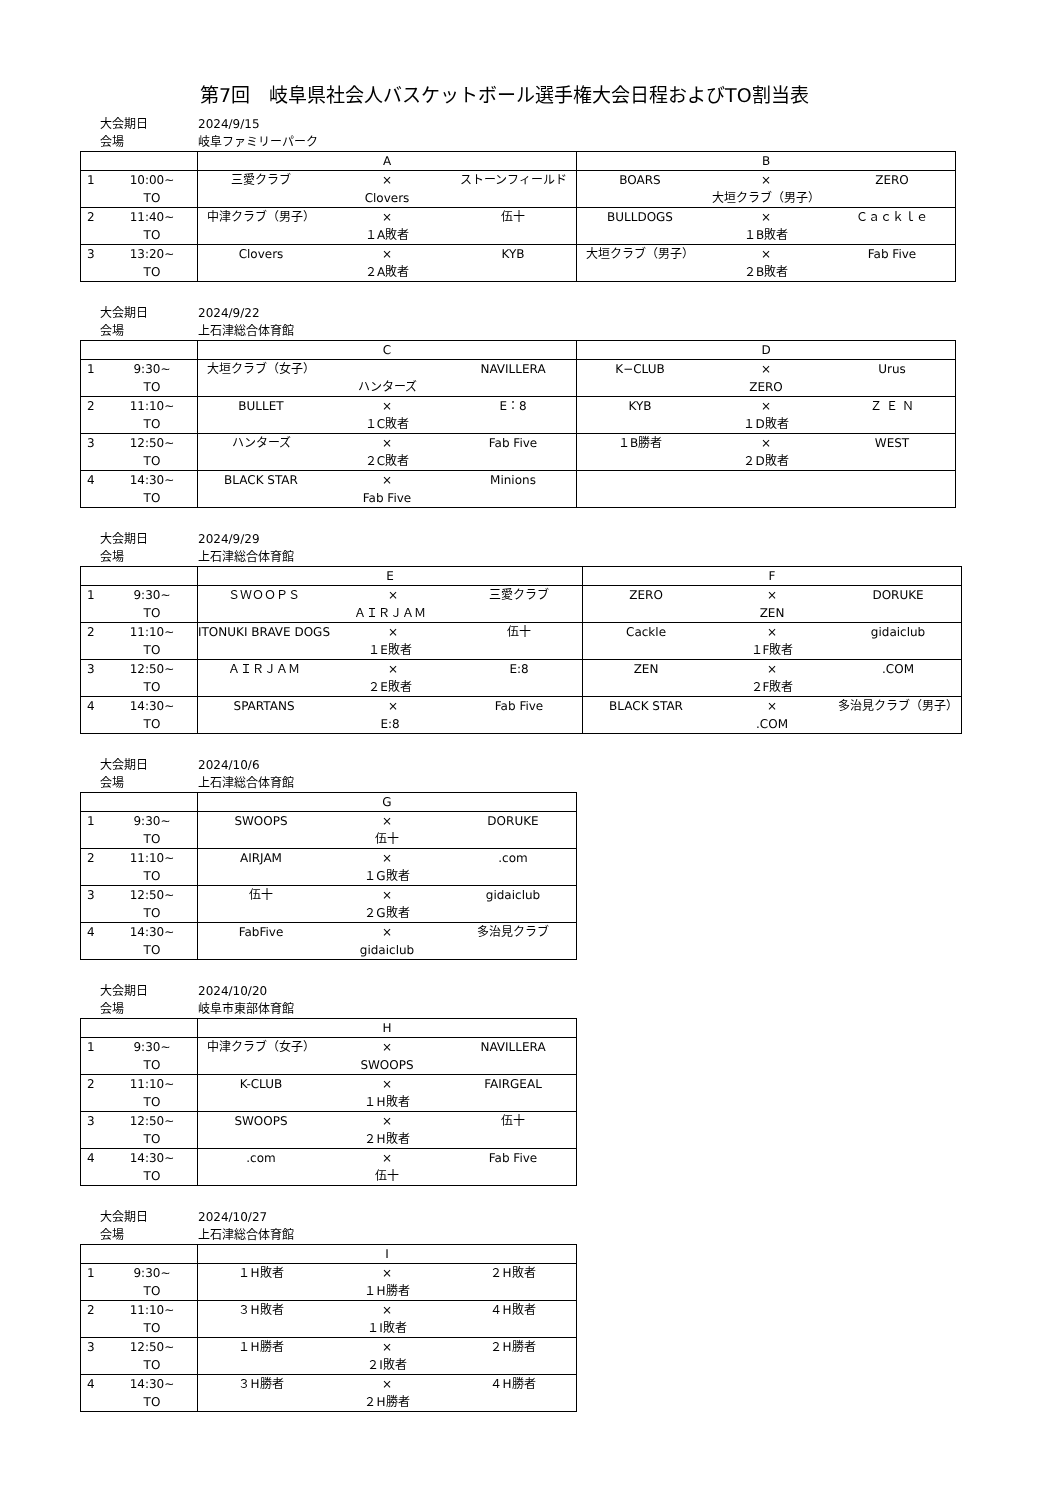第7回　岐阜県社会人バスケットボール選手権大会日程およびTO割当表
大会期日 2024/9/15
会場 岐阜ファミリーパーク
| | | A | | | B | | |
| --- | --- | --- | --- | --- | --- | --- | --- |
| 1 | 10:00~ | 三愛クラブ | × | ストーンフィールド | BOARS | × | ZERO |
| | TO | Clovers | | | 大垣クラブ（男子） | | |
| 2 | 11:40~ | 中津クラブ（男子） | × | 伍十 | BULLDOGS | × | Ｃａｃｋｌｅ |
| | TO | １A敗者 | | | １B敗者 | | |
| 3 | 13:20~ | Clovers | × | KYB | 大垣クラブ（男子） | × | Fab Five |
| | TO | ２A敗者 | | | ２B敗者 | | |
大会期日 2024/9/22
会場 上石津総合体育館
| | | C | | | D | | |
| --- | --- | --- | --- | --- | --- | --- | --- |
| 1 | 9:30~ | 大垣クラブ（女子） | | NAVILLERA | K−CLUB | × | Urus |
| | TO | ハンターズ | | | ZERO | | |
| 2 | 11:10~ | BULLET | × | E：8 | KYB | × | Ｚ Ｅ Ｎ |
| | TO | １C敗者 | | | １D敗者 | | |
| 3 | 12:50~ | ハンターズ | × | Fab Five | １B勝者 | × | WEST |
| | TO | ２C敗者 | | | ２D敗者 | | |
| 4 | 14:30~ | BLACK STAR | × | Minions | | | |
| | TO | Fab Five | | | | | |
大会期日 2024/9/29
会場 上石津総合体育館
| | | E | | | F | | |
| --- | --- | --- | --- | --- | --- | --- | --- |
| 1 | 9:30~ | ＳＷＯＯＰＳ | × | 三愛クラブ | ZERO | × | DORUKE |
| | TO | ＡＩＲＪＡＭ | | | ZEN | | |
| 2 | 11:10~ | ITONUKI BRAVE DOGS | × | 伍十 | Cackle | × | gidaiclub |
| | TO | １E敗者 | | | １F敗者 | | |
| 3 | 12:50~ | ＡＩＲＪＡＭ | × | E:8 | ZEN | × | .COM |
| | TO | ２E敗者 | | | ２F敗者 | | |
| 4 | 14:30~ | SPARTANS | × | Fab Five | BLACK STAR | × | 多治見クラブ（男子） |
| | TO | E:8 | | | .COM | | |
大会期日 2024/10/6
会場 上石津総合体育館
| | | G | | |
| --- | --- | --- | --- | --- |
| 1 | 9:30~ | SWOOPS | × | DORUKE |
| | TO | 伍十 | | |
| 2 | 11:10~ | AIRJAM | × | .com |
| | TO | １G敗者 | | |
| 3 | 12:50~ | 伍十 | × | gidaiclub |
| | TO | ２G敗者 | | |
| 4 | 14:30~ | FabFive | × | 多治見クラブ |
| | TO | gidaiclub | | |
大会期日 2024/10/20
会場 岐阜市東部体育館
| | | H | | |
| --- | --- | --- | --- | --- |
| 1 | 9:30~ | 中津クラブ（女子） | × | NAVILLERA |
| | TO | SWOOPS | | |
| 2 | 11:10~ | K-CLUB | × | FAIRGEAL |
| | TO | １H敗者 | | |
| 3 | 12:50~ | SWOOPS | × | 伍十 |
| | TO | ２H敗者 | | |
| 4 | 14:30~ | .com | × | Fab Five |
| | TO | 伍十 | | |
大会期日 2024/10/27
会場 上石津総合体育館
| | | I | | |
| --- | --- | --- | --- | --- |
| 1 | 9:30~ | １H敗者 | × | ２H敗者 |
| | TO | １H勝者 | | |
| 2 | 11:10~ | ３H敗者 | × | ４H敗者 |
| | TO | １I敗者 | | |
| 3 | 12:50~ | １H勝者 | × | ２H勝者 |
| | TO | ２I敗者 | | |
| 4 | 14:30~ | ３H勝者 | × | ４H勝者 |
| | TO | ２H勝者 | | |